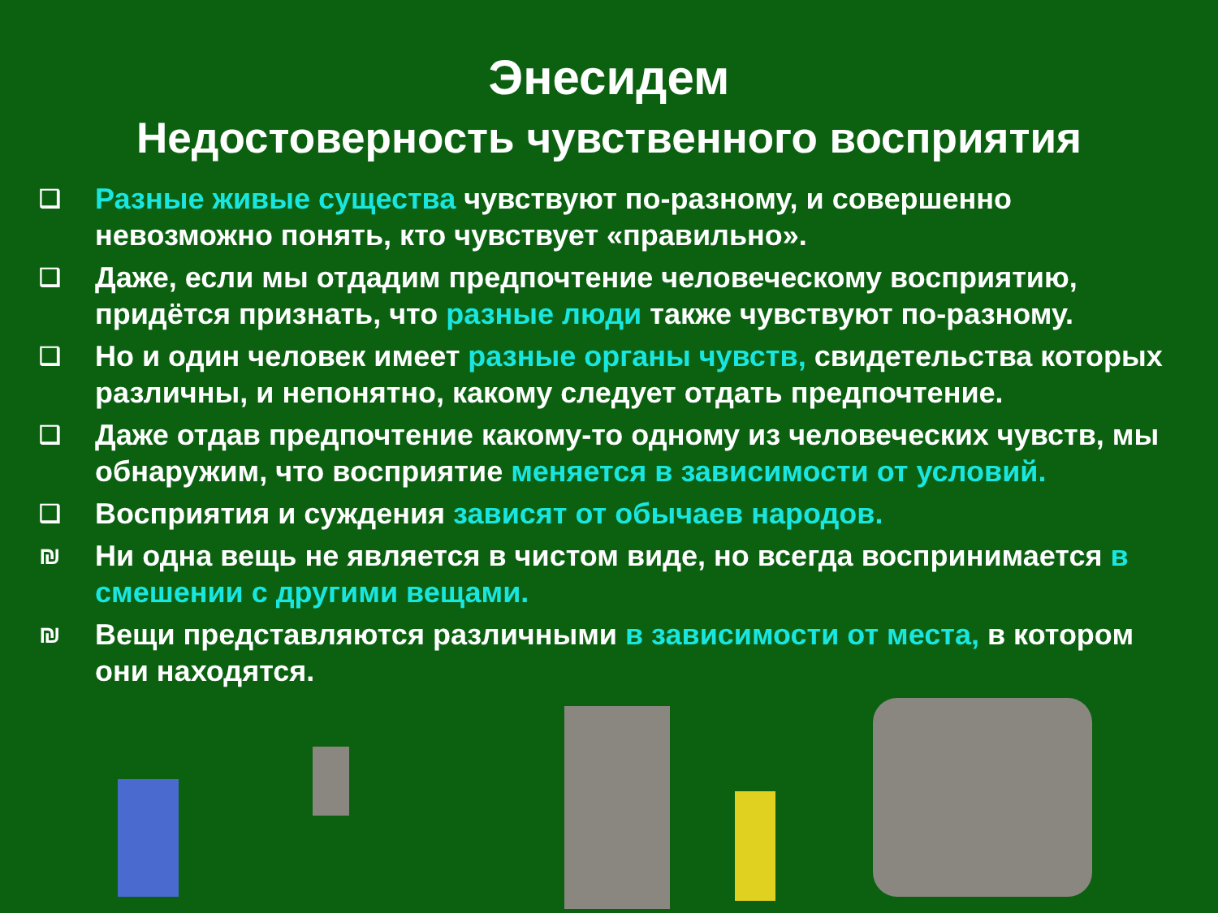Энесидем
Недостоверность чувственного восприятия
❑ Разные живые существа чувствуют по-разному, и совершенно невозможно понять, кто чувствует «правильно».
❑ Даже, если мы отдадим предпочтение человеческому восприятию, придётся признать, что разные люди также чувствуют по-разному.
❑ Но и один человек имеет разные органы чувств, свидетельства которых различны, и непонятно, какому следует отдать предпочтение.
❑ Даже отдав предпочтение какому-то одному из человеческих чувств, мы обнаружим, что восприятие меняется в зависимости от условий.
❑ Восприятия и суждения зависят от обычаев народов.
₪ Ни одна вещь не является в чистом виде, но всегда воспринимается в смешении с другими вещами.
₪ Вещи представляются различными в зависимости от места, в котором они находятся.